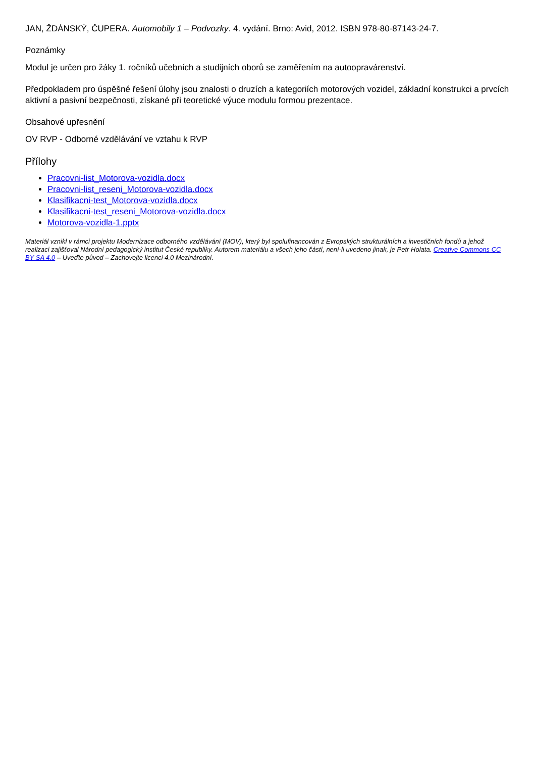JAN, ŽDÁNSKÝ, ČUPERA. Automobily 1 – Podvozky. 4. vydání. Brno: Avid, 2012. ISBN 978-80-87143-24-7.
Poznámky
Modul je určen pro žáky 1. ročníků učebních a studijních oborů se zaměřením na autoopravárenství.
Předpokladem pro úspěšné řešení úlohy jsou znalosti o druzích a kategoriích motorových vozidel, základní konstrukci a prvcích aktivní a pasivní bezpečnosti, získané při teoretické výuce modulu formou prezentace.
Obsahové upřesnění
OV RVP - Odborné vzdělávání ve vztahu k RVP
Přílohy
Pracovni-list_Motorova-vozidla.docx
Pracovni-list_reseni_Motorova-vozidla.docx
Klasifikacni-test_Motorova-vozidla.docx
Klasifikacni-test_reseni_Motorova-vozidla.docx
Motorova-vozidla-1.pptx
Materiál vznikl v rámci projektu Modernizace odborného vzdělávání (MOV), který byl spolufinancován z Evropských strukturálních a investičních fondů a jehož realizaci zajišťoval Národní pedagogický institut České republiky. Autorem materiálu a všech jeho částí, není-li uvedeno jinak, je Petr Holata. Creative Commons CC BY SA 4.0 – Uveďte původ – Zachovejte licenci 4.0 Mezinárodní.